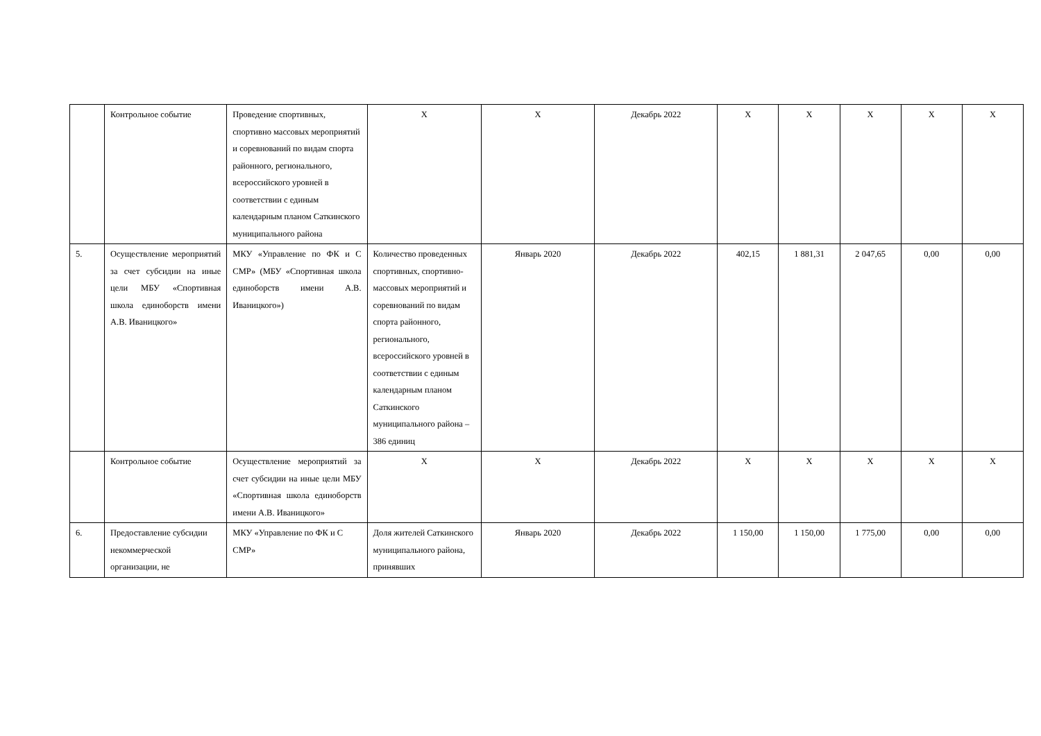| | Контрольное событие | Проведение спортивных, спортивно массовых мероприятий и соревнований по видам спорта районного, регионального, всероссийского уровней в соответствии с единым календарным планом Саткинского муниципального района | Х | Х | Декабрь 2022 | Х | Х | Х | Х | Х |
| 5. | Осуществление мероприятий за счет субсидии на иные цели МБУ «Спортивная школа единоборств имени А.В. Иваницкого» | МКУ «Управление по ФК и С СМР» (МБУ «Спортивная школа единоборств имени А.В. Иваницкого») | Количество проведенных спортивных, спортивно-массовых мероприятий и соревнований по видам спорта районного, регионального, всероссийского уровней в соответствии с единым календарным планом Саткинского муниципального района – 386 единиц | Январь 2020 | Декабрь 2022 | 402,15 | 1 881,31 | 2 047,65 | 0,00 | 0,00 |
| | Контрольное событие | Осуществление мероприятий за счет субсидии на иные цели МБУ «Спортивная школа единоборств имени А.В. Иваницкого» | Х | Х | Декабрь 2022 | Х | Х | Х | Х | Х |
| 6. | Предоставление субсидии некоммерческой организации, не | МКУ «Управление по ФК и С СМР» | Доля жителей Саткинского муниципального района, принявших | Январь 2020 | Декабрь 2022 | 1 150,00 | 1 150,00 | 1 775,00 | 0,00 | 0,00 |